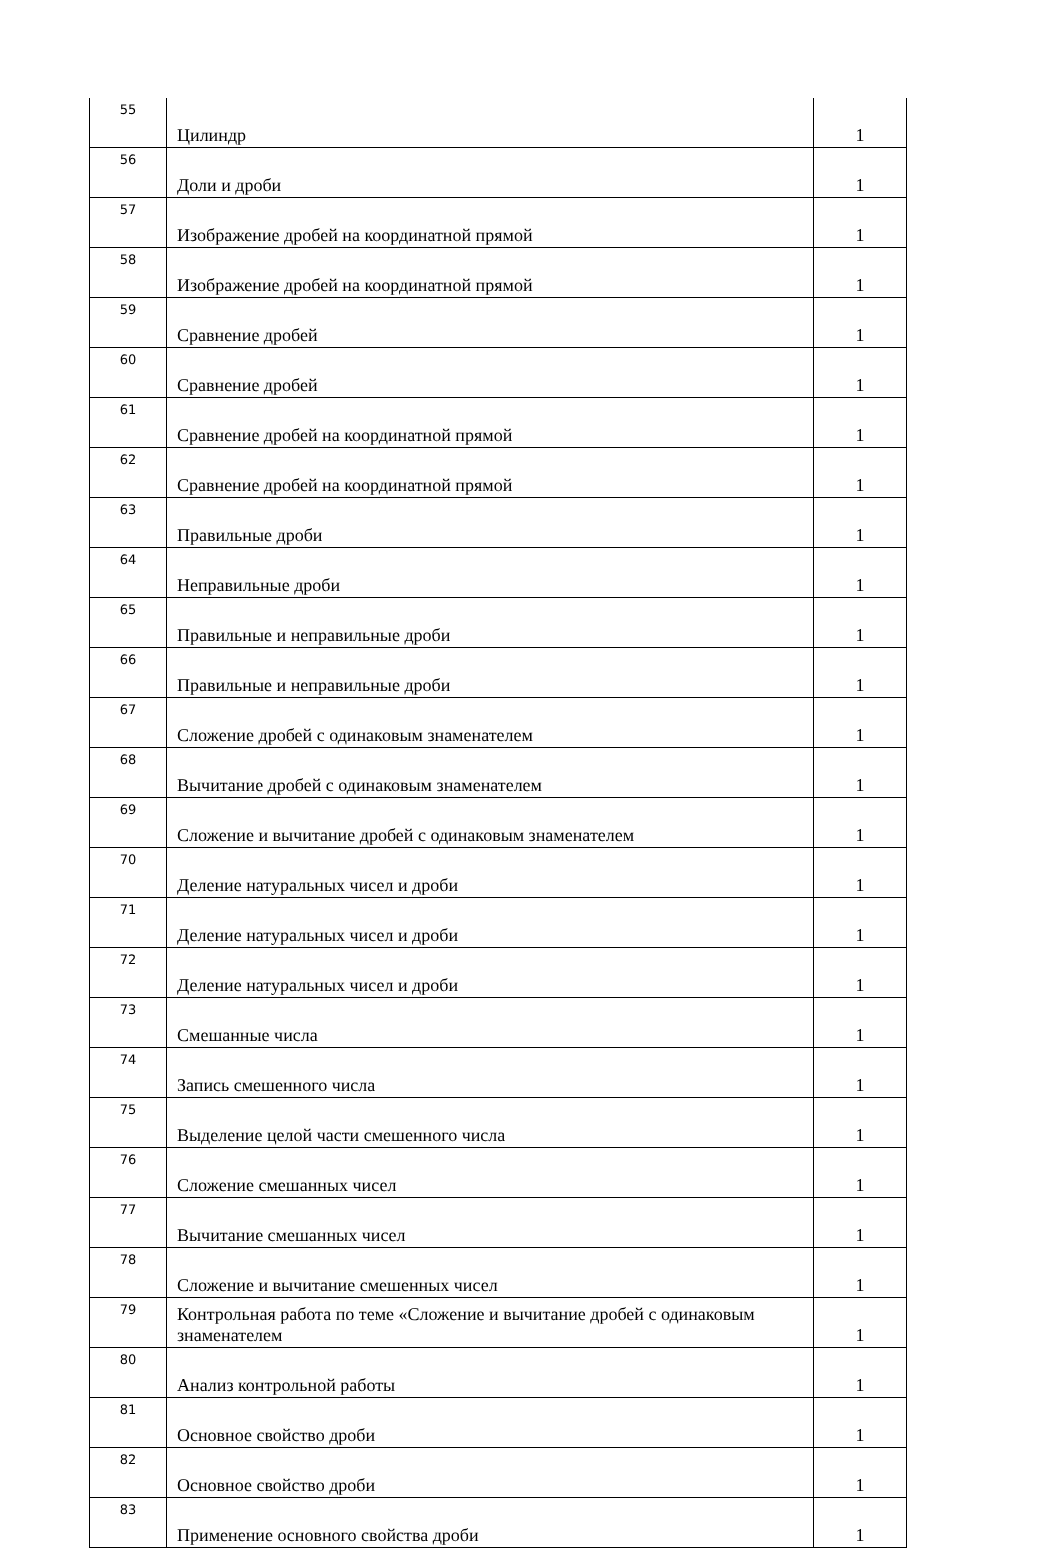| 55 | Цилиндр | 1 |
| 56 | Доли и дроби | 1 |
| 57 | Изображение дробей на координатной прямой | 1 |
| 58 | Изображение дробей на координатной прямой | 1 |
| 59 | Сравнение дробей | 1 |
| 60 | Сравнение дробей | 1 |
| 61 | Сравнение дробей на координатной прямой | 1 |
| 62 | Сравнение дробей на координатной прямой | 1 |
| 63 | Правильные дроби | 1 |
| 64 | Неправильные дроби | 1 |
| 65 | Правильные и неправильные дроби | 1 |
| 66 | Правильные и неправильные дроби | 1 |
| 67 | Сложение дробей с одинаковым знаменателем | 1 |
| 68 | Вычитание дробей с одинаковым знаменателем | 1 |
| 69 | Сложение и вычитание дробей с одинаковым знаменателем | 1 |
| 70 | Деление натуральных чисел и дроби | 1 |
| 71 | Деление натуральных чисел и дроби | 1 |
| 72 | Деление натуральных чисел и дроби | 1 |
| 73 | Смешанные числа | 1 |
| 74 | Запись смешенного числа | 1 |
| 75 | Выделение целой части смешенного числа | 1 |
| 76 | Сложение смешанных чисел | 1 |
| 77 | Вычитание смешанных чисел | 1 |
| 78 | Сложение и вычитание смешенных чисел | 1 |
| 79 | Контрольная работа по теме «Сложение и вычитание дробей с одинаковым знаменателем | 1 |
| 80 | Анализ контрольной работы | 1 |
| 81 | Основное свойство дроби | 1 |
| 82 | Основное свойство дроби | 1 |
| 83 | Применение основного свойства дроби | 1 |